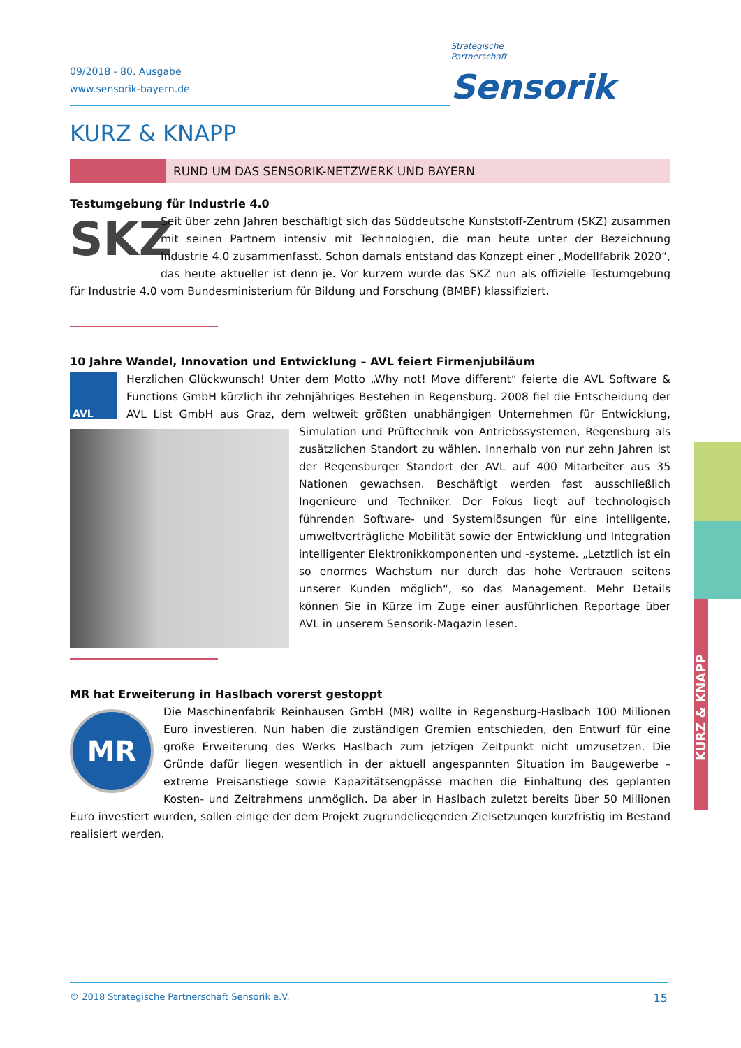09/2018 - 80. Ausgabe
www.sensorik-bayern.de
Strategische
Partnerschaft Sensorik
KURZ & KNAPP
RUND UM DAS SENSORIK-NETZWERK UND BAYERN
Testumgebung für Industrie 4.0
SKZ
Seit über zehn Jahren beschäftigt sich das Süddeutsche Kunststoff-Zentrum (SKZ) zusammen mit seinen Partnern intensiv mit Technologien, die man heute unter der Bezeichnung Industrie 4.0 zusammenfasst. Schon damals entstand das Konzept einer „Modellfabrik 2020“, das heute aktueller ist denn je. Vor kurzem wurde das SKZ nun als offizielle Testumgebung für Industrie 4.0 vom Bundesministerium für Bildung und Forschung (BMBF) klassifiziert.
10 Jahre Wandel, Innovation und Entwicklung – AVL feiert Firmenjubiläum
AVL
Herzlichen Glückwunsch! Unter dem Motto „Why not! Move different“ feierte die AVL Software & Functions GmbH kürzlich ihr zehnjähriges Bestehen in Regensburg. 2008 fiel die Entscheidung der AVL List GmbH aus Graz, dem weltweit größten unabhängigen Unternehmen für Entwicklung, Simulation und Prüftechnik von Antriebssystemen, Regensburg als zusätzlichen Standort zu wählen. Innerhalb von nur zehn Jahren ist der Regensburger Standort der AVL auf 400 Mitarbeiter aus 35 Nationen gewachsen. Beschäftigt werden fast ausschließlich Ingenieure und Techniker. Der Fokus liegt auf technologisch führenden Software- und Systemlösungen für eine intelligente, umweltverträgliche Mobilität sowie der Entwicklung und Integration intelligenter Elektronikkomponenten und -systeme. „Letztlich ist ein so enormes Wachstum nur durch das hohe Vertrauen seitens unserer Kunden möglich“, so das Management. Mehr Details können Sie in Kürze im Zuge einer ausführlichen Reportage über AVL in unserem Sensorik-Magazin lesen.
MR hat Erweiterung in Haslbach vorerst gestoppt
MR
Die Maschinenfabrik Reinhausen GmbH (MR) wollte in Regensburg-Haslbach 100 Millionen Euro investieren. Nun haben die zuständigen Gremien entschieden, den Entwurf für eine große Erweiterung des Werks Haslbach zum jetzigen Zeitpunkt nicht umzusetzen. Die Gründe dafür liegen wesentlich in der aktuell angespannten Situation im Baugewerbe – extreme Preisanstiege sowie Kapazitätsengpässe machen die Einhaltung des geplanten Kosten- und Zeitrahmens unmöglich. Da aber in Haslbach zuletzt bereits über 50 Millionen Euro investiert wurden, sollen einige der dem Projekt zugrundeliegenden Zielsetzungen kurzfristig im Bestand realisiert werden.
KURZ & KNAPP
© 2018 Strategische Partnerschaft Sensorik e.V. 15